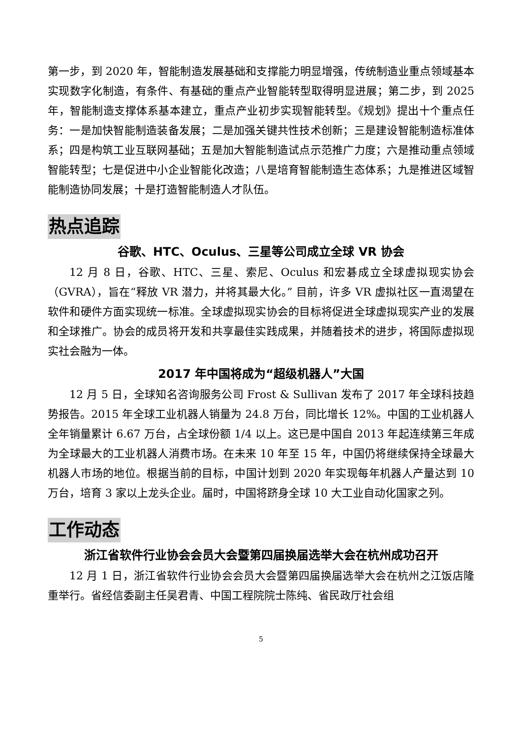第一步，到 2020 年，智能制造发展基础和支撑能力明显增强，传统制造业重点领域基本实现数字化制造，有条件、有基础的重点产业智能转型取得明显进展；第二步，到 2025 年，智能制造支撑体系基本建立，重点产业初步实现智能转型。《规划》提出十个重点任务：一是加快智能制造装备发展；二是加强关键共性技术创新；三是建设智能制造标准体系；四是构筑工业互联网基础；五是加大智能制造试点示范推广力度；六是推动重点领域智能转型；七是促进中小企业智能化改造；八是培育智能制造生态体系；九是推进区域智能制造协同发展；十是打造智能制造人才队伍。
热点追踪
谷歌、HTC、Oculus、三星等公司成立全球 VR 协会
12 月 8 日，谷歌、HTC、三星、索尼、Oculus 和宏碁成立全球虚拟现实协会（GVRA），旨在“释放 VR 潜力，并将其最大化。” 目前，许多 VR 虚拟社区一直渴望在软件和硬件方面实现统一标准。全球虚拟现实协会的目标将促进全球虚拟现实产业的发展和全球推广。协会的成员将开发和共享最佳实践成果，并随着技术的进步，将国际虚拟现实社会融为一体。
2017 年中国将成为“超级机器人”大国
12 月 5 日，全球知名咨询服务公司 Frost & Sullivan 发布了 2017 年全球科技趋势报告。2015 年全球工业机器人销量为 24.8 万台，同比增长 12%。中国的工业机器人全年销量累计 6.67 万台，占全球份额 1/4 以上。这已是中国自 2013 年起连续第三年成为全球最大的工业机器人消费市场。在未来 10 年至 15 年，中国仍将继续保持全球最大机器人市场的地位。根据当前的目标，中国计划到 2020 年实现每年机器人产量达到 10 万台，培育 3 家以上龙头企业。届时，中国将跻身全球 10 大工业自动化国家之列。
工作动态
浙江省软件行业协会会员大会暨第四届换届选举大会在杭州成功召开
12 月 1 日，浙江省软件行业协会会员大会暨第四届换届选举大会在杭州之江饭店隆重举行。省经信委副主任吴君青、中国工程院院士陈纯、省民政厅社会组
5